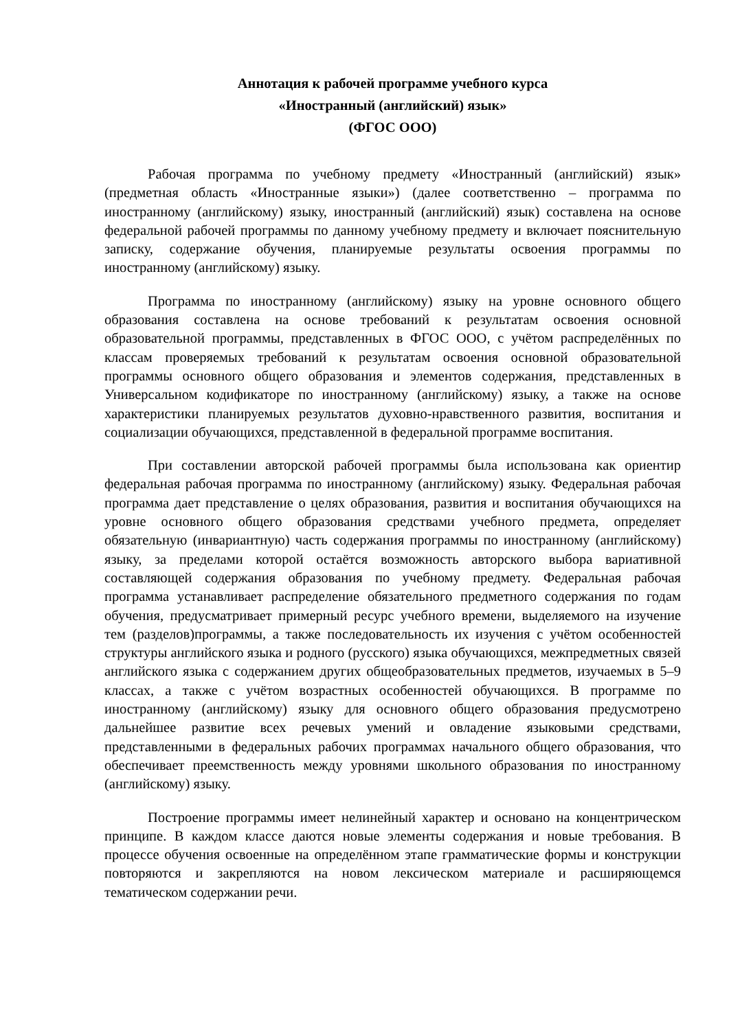Аннотация к рабочей программе учебного курса
«Иностранный (английский) язык»
(ФГОС ООО)
Рабочая программа по учебному предмету «Иностранный (английский) язык» (предметная область «Иностранные языки») (далее соответственно – программа по иностранному (английскому) языку, иностранный (английский) язык) составлена на основе федеральной рабочей программы по данному учебному предмету и включает пояснительную записку, содержание обучения, планируемые результаты освоения программы по иностранному (английскому) языку.
Программа по иностранному (английскому) языку на уровне основного общего образования составлена на основе требований к результатам освоения основной образовательной программы, представленных в ФГОС ООО, с учётом распределённых по классам проверяемых требований к результатам освоения основной образовательной программы основного общего образования и элементов содержания, представленных в Универсальном кодификаторе по иностранному (английскому) языку, а также на основе характеристики планируемых результатов духовно-нравственного развития, воспитания и социализации обучающихся, представленной в федеральной программе воспитания.
При составлении авторской рабочей программы была использована как ориентир федеральная рабочая программа по иностранному (английскому) языку. Федеральная рабочая программа дает представление о целях образования, развития и воспитания обучающихся на уровне основного общего образования средствами учебного предмета, определяет обязательную (инвариантную) часть содержания программы по иностранному (английскому) языку, за пределами которой остаётся возможность авторского выбора вариативной составляющей содержания образования по учебному предмету. Федеральная рабочая программа устанавливает распределение обязательного предметного содержания по годам обучения, предусматривает примерный ресурс учебного времени, выделяемого на изучение тем (разделов)программы, а также последовательность их изучения с учётом особенностей структуры английского языка и родного (русского) языка обучающихся, межпредметных связей английского языка с содержанием других общеобразовательных предметов, изучаемых в 5–9 классах, а также с учётом возрастных особенностей обучающихся. В программе по иностранному (английскому) языку для основного общего образования предусмотрено дальнейшее развитие всех речевых умений и овладение языковыми средствами, представленными в федеральных рабочих программах начального общего образования, что обеспечивает преемственность между уровнями школьного образования по иностранному (английскому) языку.
Построение программы имеет нелинейный характер и основано на концентрическом принципе. В каждом классе даются новые элементы содержания и новые требования. В процессе обучения освоенные на определённом этапе грамматические формы и конструкции повторяются и закрепляются на новом лексическом материале и расширяющемся тематическом содержании речи.